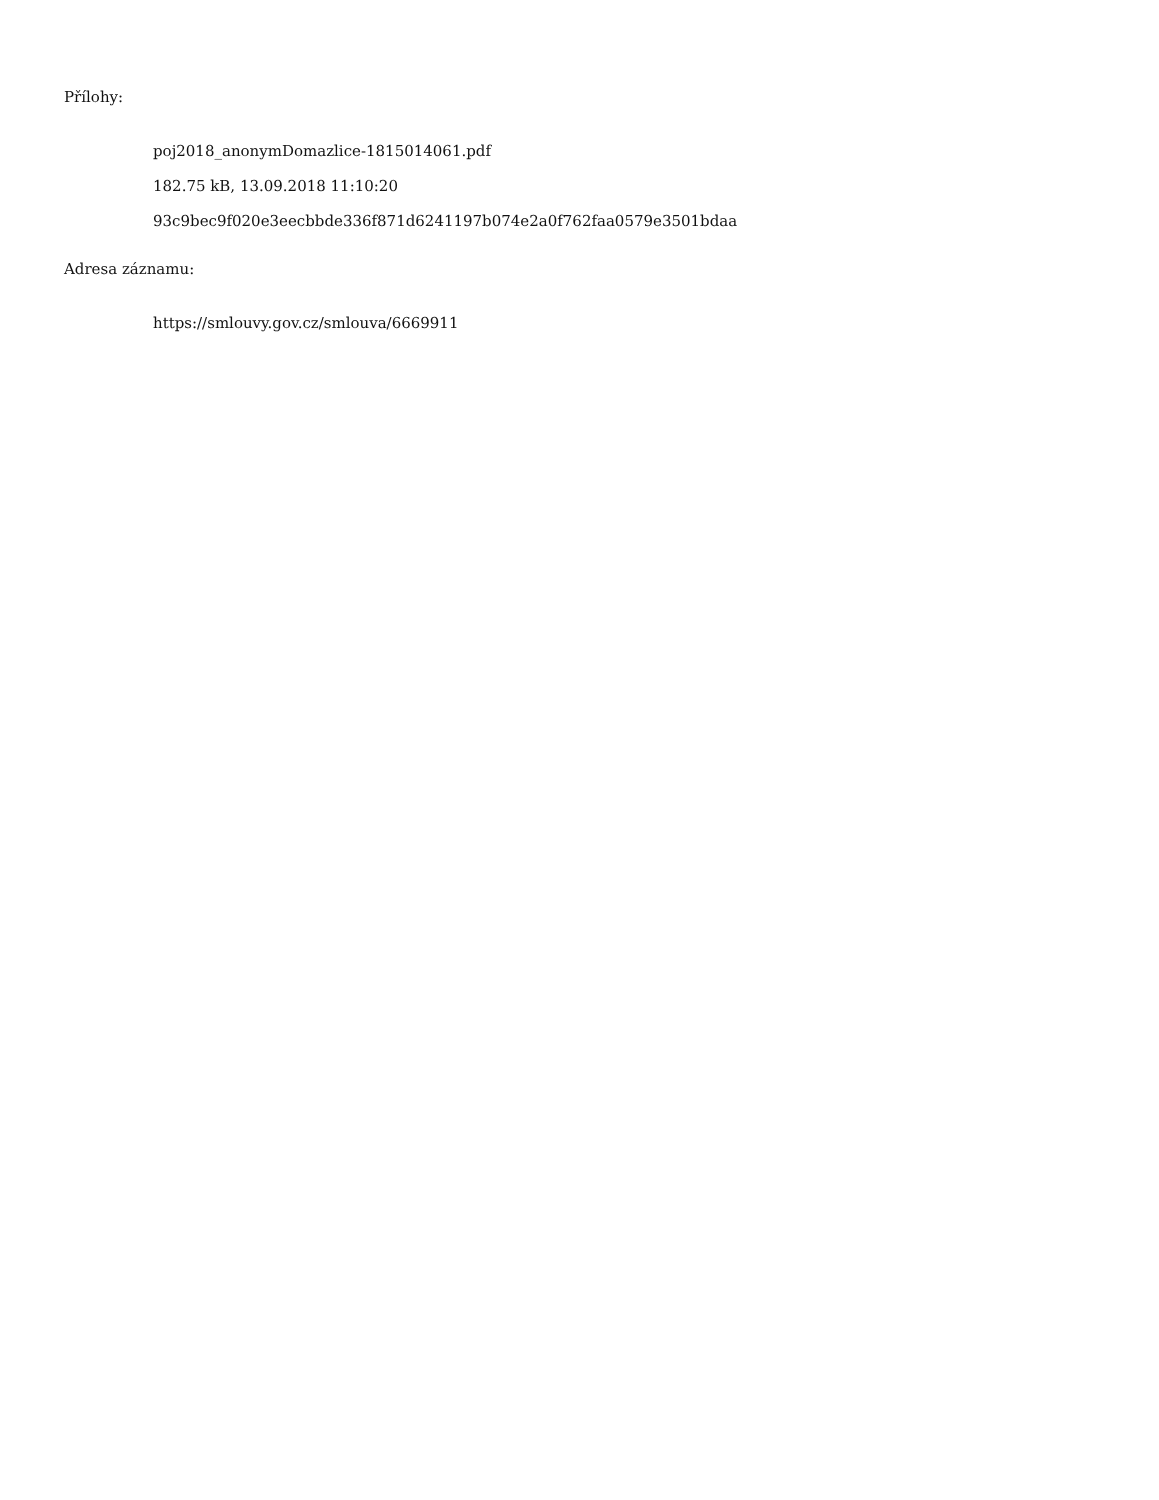Přílohy:
poj2018_anonymDomazlice-1815014061.pdf
182.75 kB, 13.09.2018 11:10:20
93c9bec9f020e3eecbbde336f871d6241197b074e2a0f762faa0579e3501bdaa
Adresa záznamu:
https://smlouvy.gov.cz/smlouva/6669911